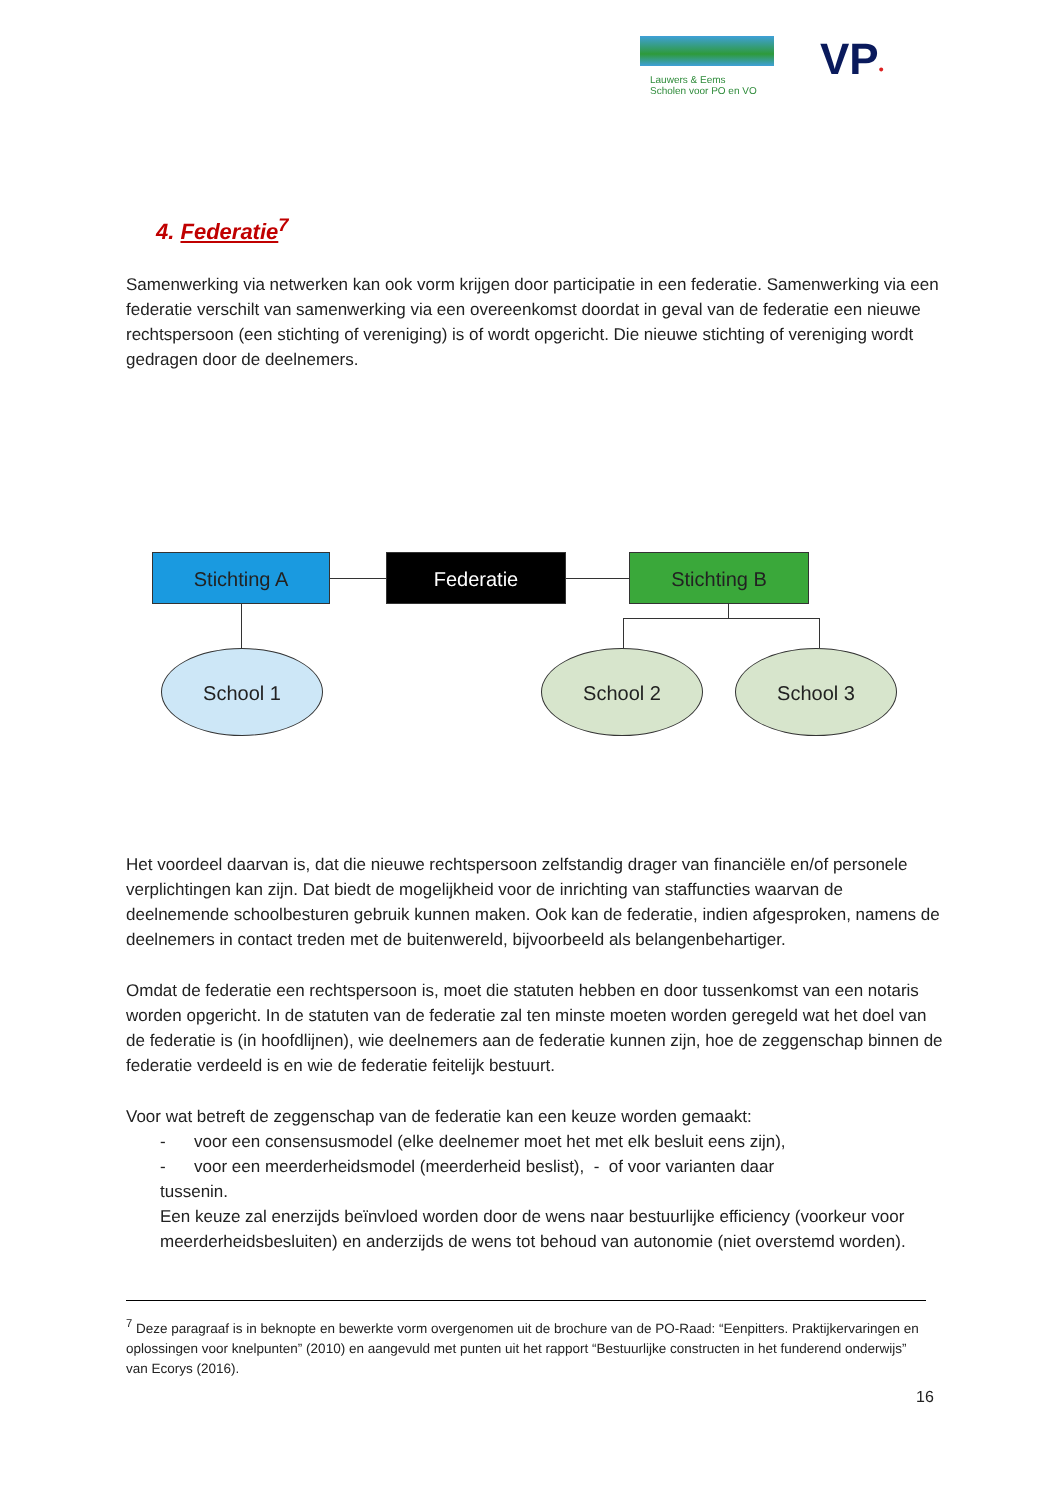Lauwers & Eems
Scholen voor PO en VO
VP•
4. Federatie<sup>7</sup>
Samenwerking via netwerken kan ook vorm krijgen door participatie in een federatie. Samenwerking via een federatie verschilt van samenwerking via een overeenkomst doordat in geval van de federatie een nieuwe rechtspersoon (een stichting of vereniging) is of wordt opgericht. Die nieuwe stichting of vereniging wordt gedragen door de deelnemers.
Stichting A Federatie Stichting B
School 1 School 2 School 3
Het voordeel daarvan is, dat die nieuwe rechtspersoon zelfstandig drager van financiële en/of personele verplichtingen kan zijn. Dat biedt de mogelijkheid voor de inrichting van staffuncties waarvan de deelnemende schoolbesturen gebruik kunnen maken. Ook kan de federatie, indien afgesproken, namens de deelnemers in contact treden met de buitenwereld, bijvoorbeeld als belangenbehartiger.
Omdat de federatie een rechtspersoon is, moet die statuten hebben en door tussenkomst van een notaris worden opgericht. In de statuten van de federatie zal ten minste moeten worden geregeld wat het doel van de federatie is (in hoofdlijnen), wie deelnemers aan de federatie kunnen zijn, hoe de zeggenschap binnen de federatie verdeeld is en wie de federatie feitelijk bestuurt.
Voor wat betreft de zeggenschap van de federatie kan een keuze worden gemaakt:
- voor een consensusmodel (elke deelnemer moet het met elk besluit eens zijn),
- voor een meerderheidsmodel (meerderheid beslist), - of voor varianten daar
tussenin.
Een keuze zal enerzijds beïnvloed worden door de wens naar bestuurlijke efficiency (voorkeur voor meerderheidsbesluiten) en anderzijds de wens tot behoud van autonomie (niet overstemd worden).
<sup>7</sup> Deze paragraaf is in beknopte en bewerkte vorm overgenomen uit de brochure van de PO-Raad: “Eenpitters. Praktijkervaringen en oplossingen voor knelpunten” (2010) en aangevuld met punten uit het rapport “Bestuurlijke constructen in het funderend onderwijs” van Ecorys (2016).
16